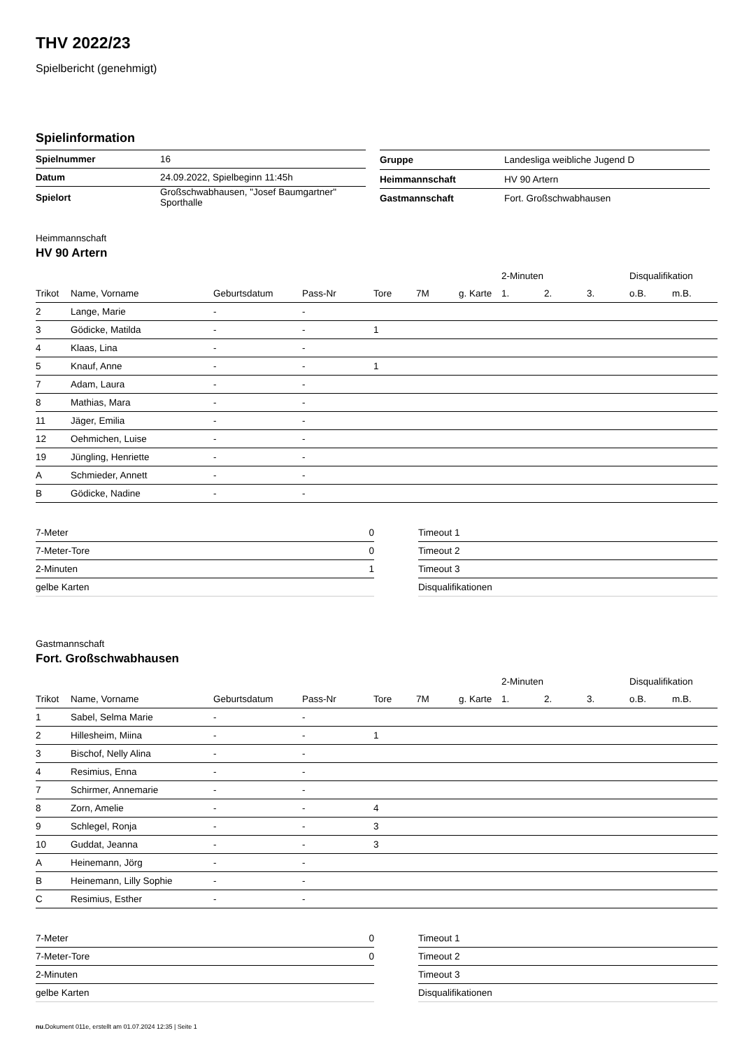THV 2022/23
Spielbericht (genehmigt)
Spielinformation
| Spielnummer | 16 |
| Datum | 24.09.2022, Spielbeginn 11:45h |
| Spielort | Großschwabhausen, "Josef Baumgartner" Sporthalle |
| Gruppe | Landesliga weibliche Jugend D |
| Heimmannschaft | HV 90 Artern |
| Gastmannschaft | Fort. Großschwabhausen |
Heimmannschaft
HV 90 Artern
| | | | | | | | 2-Minuten | | | Disqualifikation | |
| --- | --- | --- | --- | --- | --- | --- | --- | --- | --- | --- | --- |
| Trikot | Name, Vorname | Geburtsdatum | Pass-Nr | Tore | 7M | g. Karte | 1. | 2. | 3. | o.B. | m.B. |
| 2 | Lange, Marie | - | - | | | | | | | | |
| 3 | Gödicke, Matilda | - | - | 1 | | | | | | | |
| 4 | Klaas, Lina | - | - | | | | | | | | |
| 5 | Knauf, Anne | - | - | 1 | | | | | | | |
| 7 | Adam, Laura | - | - | | | | | | | | |
| 8 | Mathias, Mara | - | - | | | | | | | | |
| 11 | Jäger, Emilia | - | - | | | | | | | | |
| 12 | Oehmichen, Luise | - | - | | | | | | | | |
| 19 | Jüngling, Henriette | - | - | | | | | | | | |
| A | Schmieder, Annett | - | - | | | | | | | | |
| B | Gödicke, Nadine | - | - | | | | | | | | |
| 7-Meter | 0 |
| 7-Meter-Tore | 0 |
| 2-Minuten | 1 |
| gelbe Karten | |
| Timeout 1 |
| Timeout 2 |
| Timeout 3 |
| Disqualifikationen |
Gastmannschaft
Fort. Großschwabhausen
| | | | | | | | 2-Minuten | | | Disqualifikation | |
| --- | --- | --- | --- | --- | --- | --- | --- | --- | --- | --- | --- |
| Trikot | Name, Vorname | Geburtsdatum | Pass-Nr | Tore | 7M | g. Karte | 1. | 2. | 3. | o.B. | m.B. |
| 1 | Sabel, Selma Marie | - | - | | | | | | | | |
| 2 | Hillesheim, Miina | - | - | 1 | | | | | | | |
| 3 | Bischof, Nelly Alina | - | - | | | | | | | | |
| 4 | Resimius, Enna | - | - | | | | | | | | |
| 7 | Schirmer, Annemarie | - | - | | | | | | | | |
| 8 | Zorn, Amelie | - | - | 4 | | | | | | | |
| 9 | Schlegel, Ronja | - | - | 3 | | | | | | | |
| 10 | Guddat, Jeanna | - | - | 3 | | | | | | | |
| A | Heinemann, Jörg | - | - | | | | | | | | |
| B | Heinemann, Lilly Sophie | - | - | | | | | | | | |
| C | Resimius, Esther | - | - | | | | | | | | |
| 7-Meter | 0 |
| 7-Meter-Tore | 0 |
| 2-Minuten | |
| gelbe Karten | |
| Timeout 1 |
| Timeout 2 |
| Timeout 3 |
| Disqualifikationen |
nu.Dokument 011e, erstellt am 01.07.2024 12:35 | Seite 1